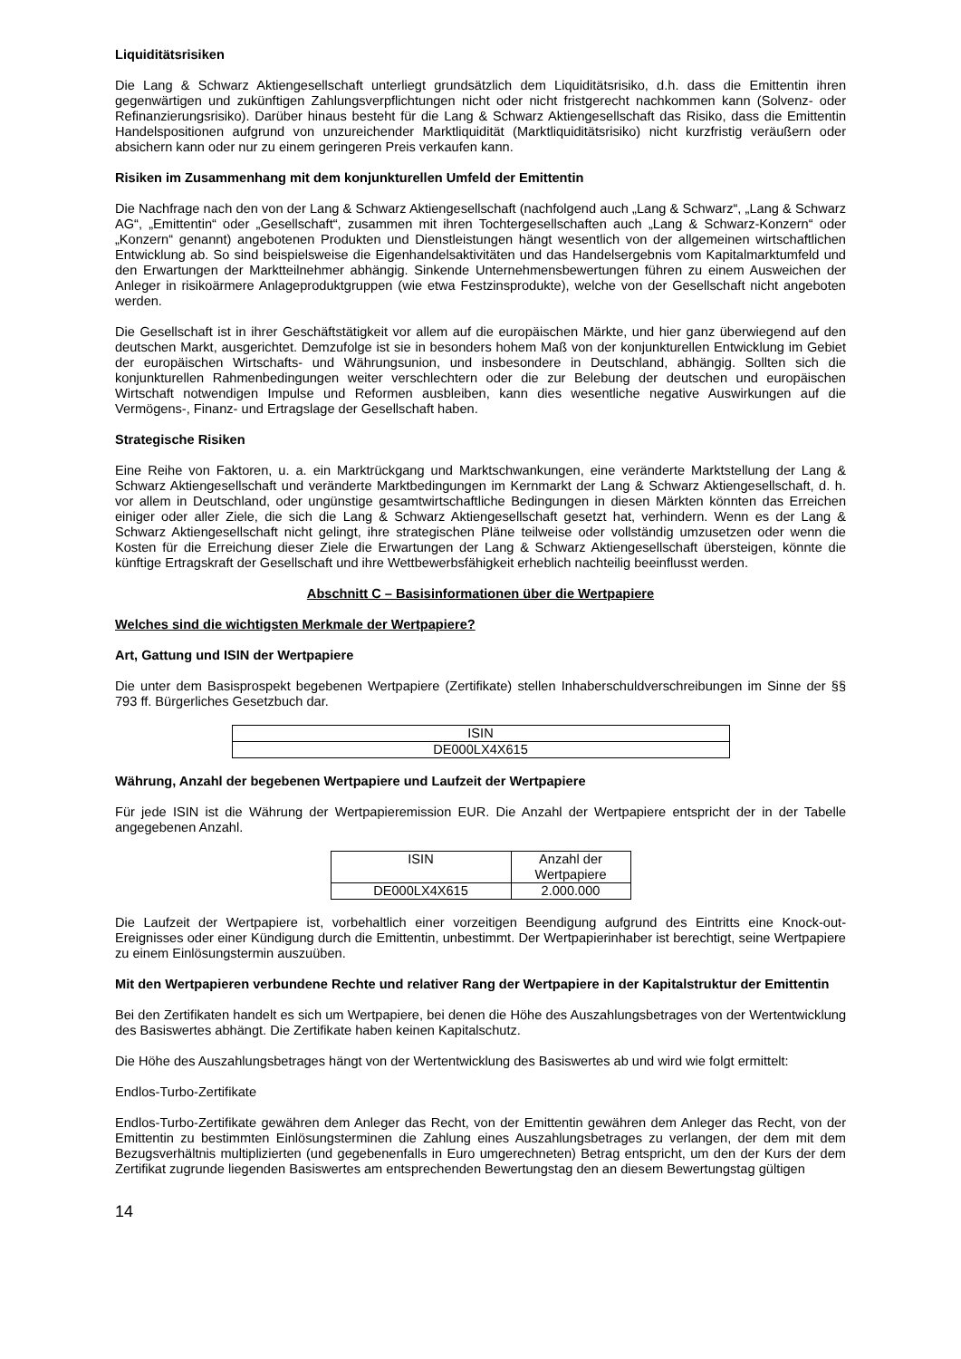Liquiditätsrisiken
Die Lang & Schwarz Aktiengesellschaft unterliegt grundsätzlich dem Liquiditätsrisiko, d.h. dass die Emittentin ihren gegenwärtigen und zukünftigen Zahlungsverpflichtungen nicht oder nicht fristgerecht nachkommen kann (Solvenz- oder Refinanzierungsrisiko). Darüber hinaus besteht für die Lang & Schwarz Aktiengesellschaft das Risiko, dass die Emittentin Handelspositionen aufgrund von unzureichender Marktliquidität (Marktliquiditätsrisiko) nicht kurzfristig veräußern oder absichern kann oder nur zu einem geringeren Preis verkaufen kann.
Risiken im Zusammenhang mit dem konjunkturellen Umfeld der Emittentin
Die Nachfrage nach den von der Lang & Schwarz Aktiengesellschaft (nachfolgend auch „Lang & Schwarz“, „Lang & Schwarz AG“, „Emittentin“ oder „Gesellschaft“, zusammen mit ihren Tochtergesellschaften auch „Lang & Schwarz-Konzern“ oder „Konzern“ genannt) angebotenen Produkten und Dienstleistungen hängt wesentlich von der allgemeinen wirtschaftlichen Entwicklung ab. So sind beispielsweise die Eigenhandelsaktivitäten und das Handelsergebnis vom Kapitalmarktumfeld und den Erwartungen der Marktteilnehmer abhängig. Sinkende Unternehmensbewertungen führen zu einem Ausweichen der Anleger in risikoärmere Anlageproduktgruppen (wie etwa Festzinsprodukte), welche von der Gesellschaft nicht angeboten werden.
Die Gesellschaft ist in ihrer Geschäftstätigkeit vor allem auf die europäischen Märkte, und hier ganz überwiegend auf den deutschen Markt, ausgerichtet. Demzufolge ist sie in besonders hohem Maß von der konjunkturellen Entwicklung im Gebiet der europäischen Wirtschafts- und Währungsunion, und insbesondere in Deutschland, abhängig. Sollten sich die konjunkturellen Rahmenbedingungen weiter verschlechtern oder die zur Belebung der deutschen und europäischen Wirtschaft notwendigen Impulse und Reformen ausbleiben, kann dies wesentliche negative Auswirkungen auf die Vermögens-, Finanz- und Ertragslage der Gesellschaft haben.
Strategische Risiken
Eine Reihe von Faktoren, u. a. ein Marktrückgang und Marktschwankungen, eine veränderte Marktstellung der Lang & Schwarz Aktiengesellschaft und veränderte Marktbedingungen im Kernmarkt der Lang & Schwarz Aktiengesellschaft, d. h. vor allem in Deutschland, oder ungünstige gesamtwirtschaftliche Bedingungen in diesen Märkten könnten das Erreichen einiger oder aller Ziele, die sich die Lang & Schwarz Aktiengesellschaft gesetzt hat, verhindern. Wenn es der Lang & Schwarz Aktiengesellschaft nicht gelingt, ihre strategischen Pläne teilweise oder vollständig umzusetzen oder wenn die Kosten für die Erreichung dieser Ziele die Erwartungen der Lang & Schwarz Aktiengesellschaft übersteigen, könnte die künftige Ertragskraft der Gesellschaft und ihre Wettbewerbsfähigkeit erheblich nachteilig beeinflusst werden.
Abschnitt C – Basisinformationen über die Wertpapiere
Welches sind die wichtigsten Merkmale der Wertpapiere?
Art, Gattung und ISIN der Wertpapiere
Die unter dem Basisprospekt begebenen Wertpapiere (Zertifikate) stellen Inhaberschuldverschreibungen im Sinne der §§ 793 ff. Bürgerliches Gesetzbuch dar.
| ISIN |
| DE000LX4X615 |
Währung, Anzahl der begebenen Wertpapiere und Laufzeit der Wertpapiere
Für jede ISIN ist die Währung der Wertpapieremission EUR. Die Anzahl der Wertpapiere entspricht der in der Tabelle angegebenen Anzahl.
| ISIN | Anzahl der Wertpapiere |
| DE000LX4X615 | 2.000.000 |
Die Laufzeit der Wertpapiere ist, vorbehaltlich einer vorzeitigen Beendigung aufgrund des Eintritts eine Knock-out-Ereignisses oder einer Kündigung durch die Emittentin, unbestimmt. Der Wertpapierinhaber ist berechtigt, seine Wertpapiere zu einem Einlösungstermin auszuüben.
Mit den Wertpapieren verbundene Rechte und relativer Rang der Wertpapiere in der Kapitalstruktur der Emittentin
Bei den Zertifikaten handelt es sich um Wertpapiere, bei denen die Höhe des Auszahlungsbetrages von der Wertentwicklung des Basiswertes abhängt. Die Zertifikate haben keinen Kapitalschutz.
Die Höhe des Auszahlungsbetrages hängt von der Wertentwicklung des Basiswertes ab und wird wie folgt ermittelt:
Endlos-Turbo-Zertifikate
Endlos-Turbo-Zertifikate gewähren dem Anleger das Recht, von der Emittentin gewähren dem Anleger das Recht, von der Emittentin zu bestimmten Einlösungsterminen die Zahlung eines Auszahlungsbetrages zu verlangen, der dem mit dem Bezugsverhältnis multiplizierten (und gegebenenfalls in Euro umgerechneten) Betrag entspricht, um den der Kurs der dem Zertifikat zugrunde liegenden Basiswertes am entsprechenden Bewertungstag den an diesem Bewertungstag gültigen
14